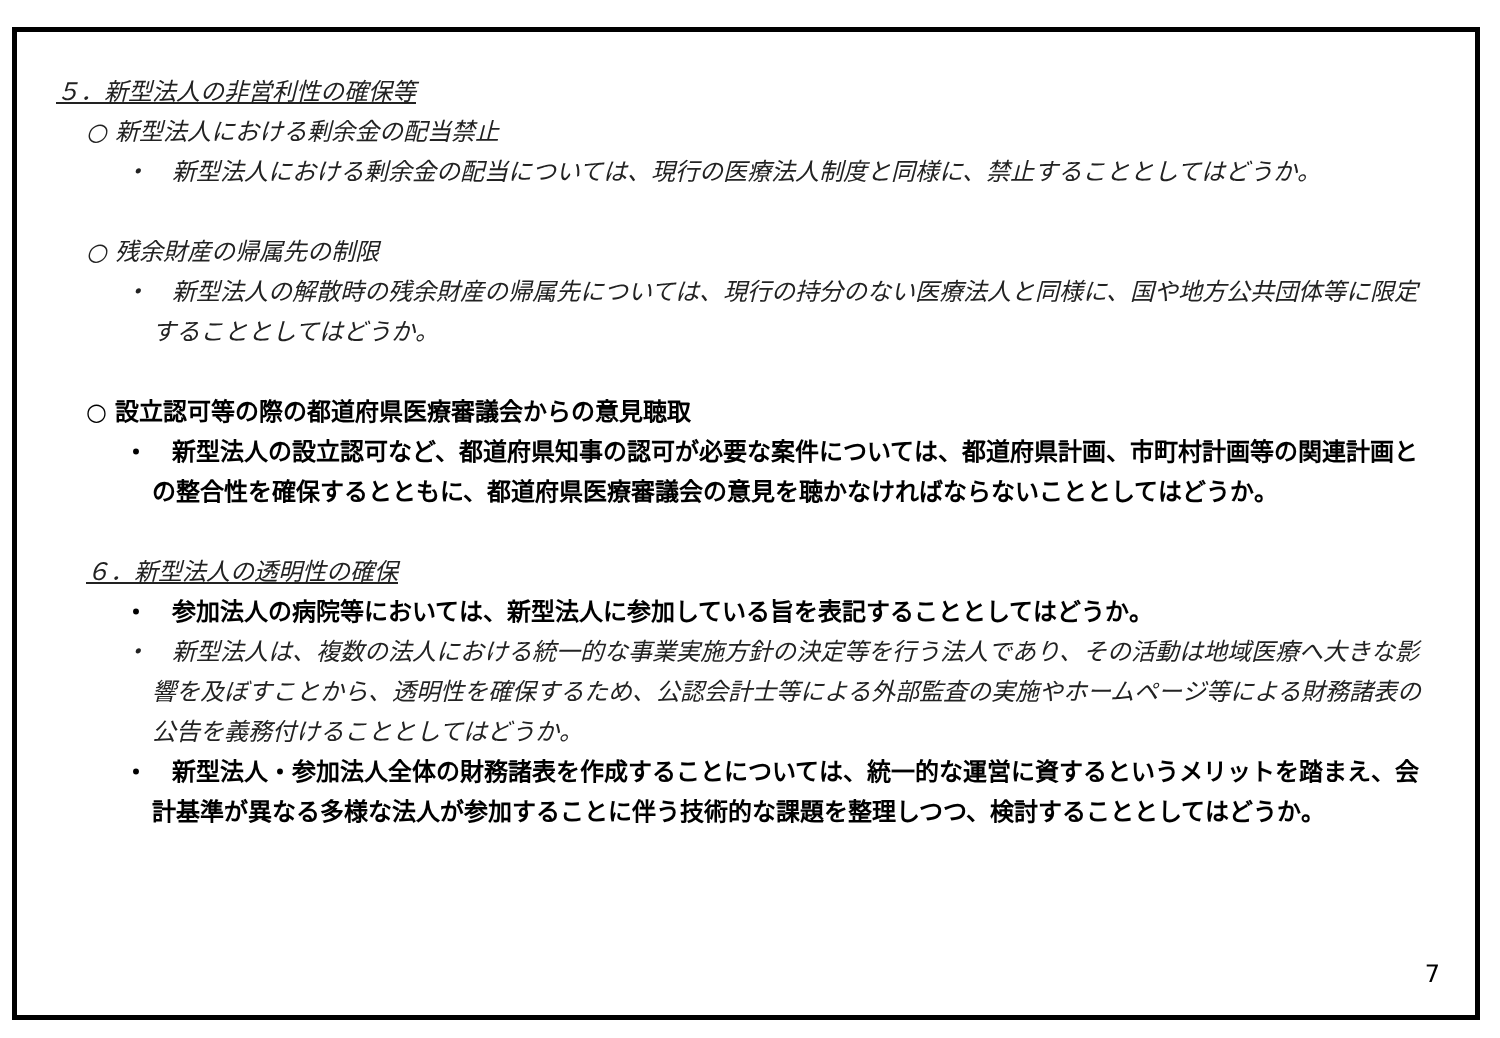５．新型法人の非営利性の確保等
○ 新型法人における剰余金の配当禁止
・　新型法人における剰余金の配当については、現行の医療法人制度と同様に、禁止することとしてはどうか。
○ 残余財産の帰属先の制限
・　新型法人の解散時の残余財産の帰属先については、現行の持分のない医療法人と同様に、国や地方公共団体等に限定することとしてはどうか。
○ 設立認可等の際の都道府県医療審議会からの意見聴取
・　新型法人の設立認可など、都道府県知事の認可が必要な案件については、都道府県計画、市町村計画等の関連計画との整合性を確保するとともに、都道府県医療審議会の意見を聴かなければならないこととしてはどうか。
６．新型法人の透明性の確保
・　参加法人の病院等においては、新型法人に参加している旨を表記することとしてはどうか。
・　新型法人は、複数の法人における統一的な事業実施方針の決定等を行う法人であり、その活動は地域医療へ大きな影響を及ぼすことから、透明性を確保するため、公認会計士等による外部監査の実施やホームページ等による財務諸表の公告を義務付けることとしてはどうか。
・　新型法人・参加法人全体の財務諸表を作成することについては、統一的な運営に資するというメリットを踏まえ、会計基準が異なる多様な法人が参加することに伴う技術的な課題を整理しつつ、検討することとしてはどうか。
7